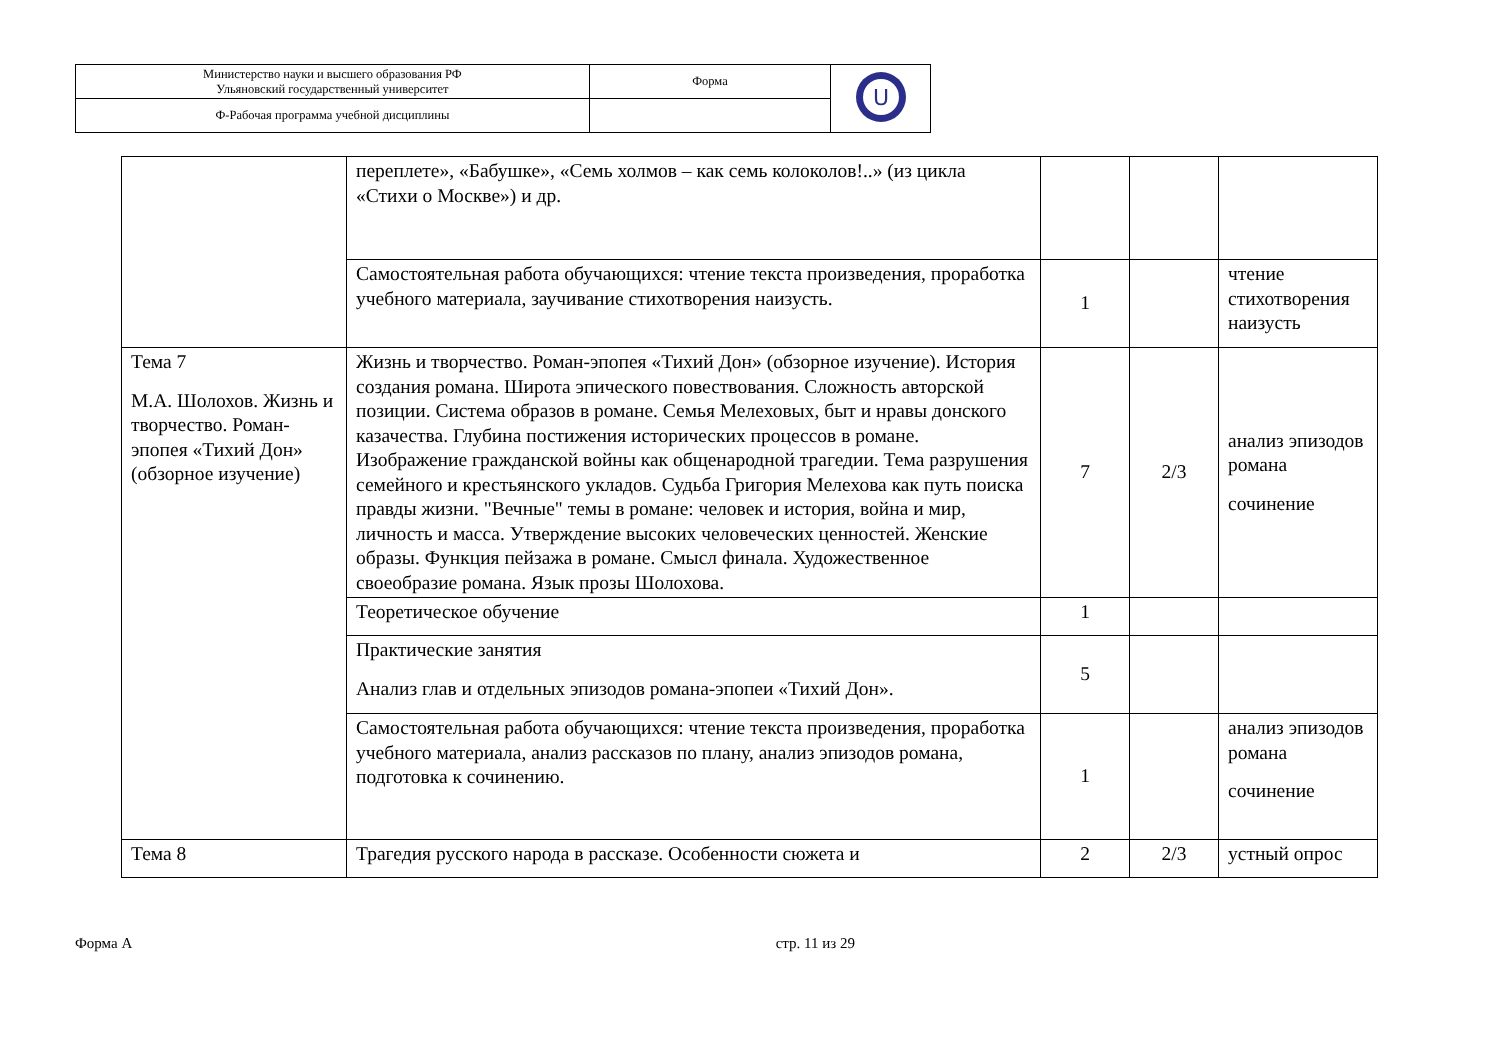| Министерство науки и высшего образования РФ Ульяновский государственный университет | Форма | U |
| Ф-Рабочая программа учебной дисциплины | | |
| | переплете», «Бабушке», «Семь холмов – как семь колоколов!..» (из цикла «Стихи о Москве») и др. | | | |
| | Самостоятельная работа обучающихся: чтение текста произведения, проработка учебного материала, заучивание стихотворения наизусть. | 1 | | чтение стихотворения наизусть |
| Тема 7 М.А. Шолохов. Жизнь и творчество. Роман-эпопея «Тихий Дон» (обзорное изучение) | Жизнь и творчество. Роман-эпопея «Тихий Дон» (обзорное изучение). История создания романа. Широта эпического повествования. Сложность авторской позиции. Система образов в романе. Семья Мелеховых, быт и нравы донского казачества. Глубина постижения исторических процессов в романе. Изображение гражданской войны как общенародной трагедии. Тема разрушения семейного и крестьянского укладов. Судьба Григория Мелехова как путь поиска правды жизни. "Вечные" темы в романе: человек и история, война и мир, личность и масса. Утверждение высоких человеческих ценностей. Женские образы. Функция пейзажа в романе. Смысл финала. Художественное своеобразие романа. Язык прозы Шолохова. | 7 | 2/3 | анализ эпизодов романа сочинение |
| | Теоретическое обучение | 1 | | |
| | Практические занятия Анализ глав и отдельных эпизодов романа-эпопеи «Тихий Дон». | 5 | | |
| | Самостоятельная работа обучающихся: чтение текста произведения, проработка учебного материала, анализ рассказов по плану, анализ эпизодов романа, подготовка к сочинению. | 1 | | анализ эпизодов романа сочинение |
| Тема 8 | Трагедия русского народа в рассказе. Особенности сюжета и | 2 | 2/3 | устный опрос |
Форма А стр. 11 из 29